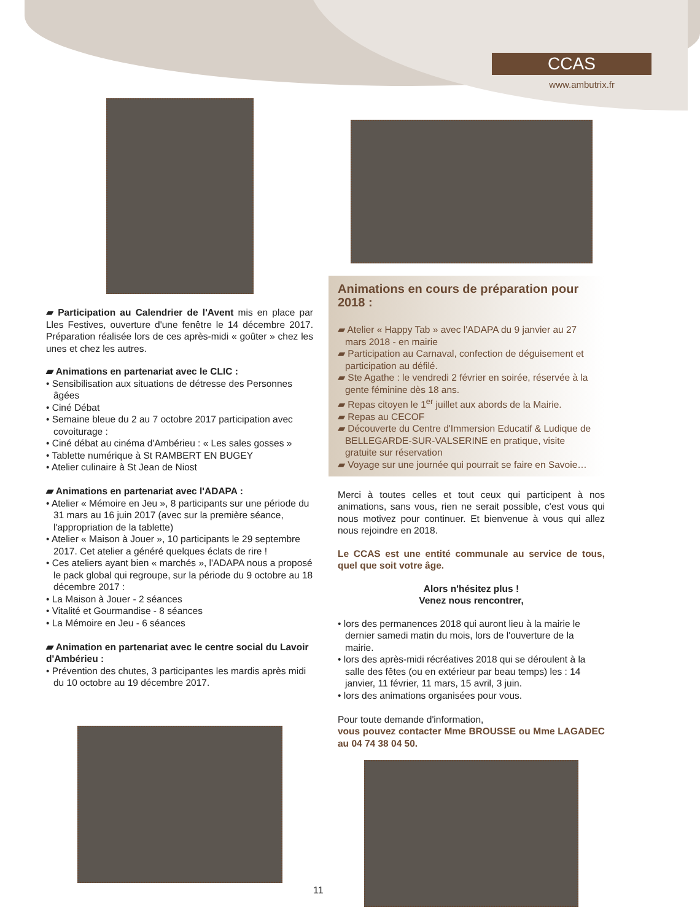CCAS
www.ambutrix.fr
▰ Participation au Calendrier de l'Avent mis en place par Lles Festives, ouverture d'une fenêtre le 14 décembre 2017. Préparation réalisée lors de ces après-midi « goûter » chez les unes et chez les autres.
▰ Animations en partenariat avec le CLIC :
• Sensibilisation aux situations de détresse des Personnes âgées
• Ciné Débat
• Semaine bleue du 2 au 7 octobre 2017 participation avec covoiturage :
• Ciné débat au cinéma d'Ambérieu : « Les sales gosses »
• Tablette numérique à St RAMBERT EN BUGEY
• Atelier culinaire à St Jean de Niost
▰ Animations en partenariat avec l'ADAPA :
• Atelier « Mémoire en Jeu », 8 participants sur une période du 31 mars au 16 juin 2017 (avec sur la première séance, l'appropriation de la tablette)
• Atelier « Maison à Jouer », 10 participants le 29 septembre 2017. Cet atelier a généré quelques éclats de rire !
• Ces ateliers ayant bien « marchés », l'ADAPA nous a proposé le pack global qui regroupe, sur la période du 9 octobre au 18 décembre 2017 :
• La Maison à Jouer - 2 séances
• Vitalité et Gourmandise - 8 séances
• La Mémoire en Jeu - 6 séances
▰ Animation en partenariat avec le centre social du Lavoir d'Ambérieu :
• Prévention des chutes, 3 participantes les mardis après midi du 10 octobre au 19 décembre 2017.
Animations en cours de préparation pour 2018 :
▰ Atelier « Happy Tab » avec l'ADAPA du 9 janvier au 27 mars 2018 - en mairie
▰ Participation au Carnaval, confection de déguisement et participation au défilé.
▰ Ste Agathe : le vendredi 2 février en soirée, réservée à la gente féminine dès 18 ans.
▰ Repas citoyen le 1<sup>er</sup> juillet aux abords de la Mairie.
▰ Repas au CECOF
▰ Découverte du Centre d'Immersion Educatif & Ludique de BELLEGARDE-SUR-VALSERINE en pratique, visite gratuite sur réservation
▰ Voyage sur une journée qui pourrait se faire en Savoie…
Merci à toutes celles et tout ceux qui participent à nos animations, sans vous, rien ne serait possible, c'est vous qui nous motivez pour continuer. Et bienvenue à vous qui allez nous rejoindre en 2018.
Le CCAS est une entité communale au service de tous, quel que soit votre âge.
Alors n'hésitez plus !
Venez nous rencontrer,
• lors des permanences 2018 qui auront lieu à la mairie le dernier samedi matin du mois, lors de l'ouverture de la mairie.
• lors des après-midi récréatives 2018 qui se déroulent à la salle des fêtes (ou en extérieur par beau temps) les : 14 janvier, 11 février, 11 mars, 15 avril, 3 juin.
• lors des animations organisées pour vous.
Pour toute demande d'information,
vous pouvez contacter Mme BROUSSE ou Mme LAGADEC au 04 74 38 04 50.
11